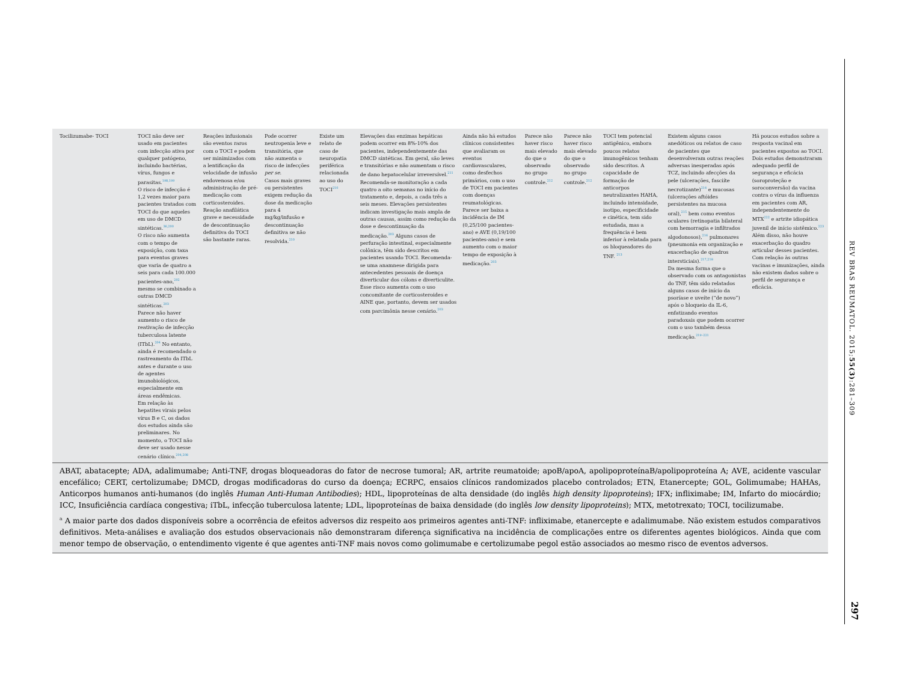| Tocilizumabe- TOCI | TOCI não deve ser usado em pacientes com infecção ativa por qualquer patógeno, incluindo bactérias, vírus, fungos e parasitas.<sup>198,199</sup> O risco de infecção é 1,2 vezes maior para pacientes tratados com TOCI do que aqueles em uso de DMCD sintéticas.<sup>36,200</sup> O risco não aumenta com o tempo de exposição, com taxa para eventos graves que varia de quatro a seis para cada 100.000 pacientes-ano,<sup>202</sup> mesmo se combinado a outras DMCD sintéticas.<sup>203</sup> Parece não haver aumento o risco de reativação de infecção tuberculosa latente (ITbL).<sup>204</sup> No entanto, ainda é recomendado o rastreamento da ITbL antes e durante o uso de agentes imunobiológicos, especialmente em áreas endêmicas. Em relação às hepatites virais pelos vírus B e C, os dados dos estudos ainda são preliminares. No momento, o TOCI não deve ser usado nesse cenário clínico.<sup>204,208</sup> | Reações infusionais são eventos raros com o TOCI e podem ser minimizados com a lentificação da velocidade de infusão endovenosa e/ou administração de pré-medicação com corticosteroides. Reação anafilática grave e necessidade de descontinuação definitiva do TOCI são bastante raras. | Pode ocorrer neutropenia leve e transitória, que não aumenta o risco de infecções per se . Casos mais graves ou persistentes exigem redução da dose da medicação para 4 mg/kg/infusão e descontinuação definitiva se não resolvida.<sup>210</sup> | Existe um relato de caso de neuropatia periférica relacionada ao uso do TOCI<sup>210</sup> | Elevações das enzimas hepáticas podem ocorrer em 8%-10% dos pacientes, independentemente das DMCD sintéticas. Em geral, são leves e transitórias e não aumentam o risco de dano hepatocelular irreversível.<sup>211</sup> Recomenda-se monitoração a cada quatro a oito semanas no início do tratamento e, depois, a cada três a seis meses. Elevações persistentes indicam investigação mais ampla de outras causas, assim como redução da dose e descontinuação da medicação.<sup>203</sup> Alguns casos de perfuração intestinal, especialmente colônica, têm sido descritos em pacientes usando TOCI. Recomenda-se uma anamnese dirigida para antecedentes pessoais de doença diverticular dos cólons e diverticulite. Esse risco aumenta com o uso concomitante de corticosteroides e AINE que, portanto, devem ser usados com parcimônia nesse cenário.<sup>203</sup> | Ainda não há estudos clínicos consistentes que avaliaram os eventos cardiovasculares, como desfechos primários, com o uso de TOCI em pacientes com doenças reumatológicas. Parece ser baixa a incidência de IM (0,25/100 pacientes-ano) e AVE (0,19/100 pacientes-ano) e sem aumento com o maior tempo de exposição à medicação.<sup>203</sup> | Parece não haver risco mais elevado do que o observado no grupo controle.<sup>212</sup> | Parece não haver risco mais elevado do que o observado no grupo controle.<sup>212</sup> | TOCI tem potencial antigênico, embora poucos relatos imunogênicos tenham sido descritos. A capacidade de formação de anticorpos neutralizantes HAHA, incluindo intensidade, isotipo, especificidade e cinética, tem sido estudada, mas a frequência é bem inferior à relatada para os bloqueadores do TNF. <sup>213</sup> | Existem alguns casos anedóticos ou relatos de caso de pacientes que desenvolveram outras reações adversas inesperadas após TCZ, incluindo afecções da pele (ulcerações, fasciíte necrotizante)<sup>214</sup> e mucosas (ulcerações aftóides persistentes na mucosa oral),<sup>215</sup> bem como eventos oculares (retinopatia bilateral com hemorragia e infiltrados algodonosos),<sup>216</sup> pulmonares (pneumonia em organização e exacerbação de quadros intersticiais).<sup>217,218</sup> Da mesma forma que o observado com os antagonistas do TNF, têm sido relatados alguns casos de início da psoríase e uveíte (“de novo”) após o bloqueio da IL-6, enfatizando eventos paradoxais que podem ocorrer com o uso também dessa medicação.<sup>219–221</sup> | Há poucos estudos sobre a resposta vacinal em pacientes expostos ao TOCI. Dois estudos demonstraram adequado perfil de segurança e eficácia (soroproteção e soroconversão) da vacina contra o vírus da influenza em pacientes com AR, independentemente do MTX<sup>222</sup> e artrite idiopática juvenil de início sistêmico.<sup>223</sup> Além disso, não houve exacerbação do quadro articular desses pacientes. Com relação às outras vacinas e imunizações, ainda não existem dados sobre o perfil de segurança e eficácia. |
ABAT, abatacepte; ADA, adalimumabe; Anti-TNF, drogas bloqueadoras do fator de necrose tumoral; AR, artrite reumatoide; apoB/apoA, apolipoproteínaB/apolipoproteína A; AVE, acidente vascular encefálico; CERT, certolizumabe; DMCD, drogas modificadoras do curso da doença; ECRPC, ensaios clínicos randomizados placebo controlados; ETN, Etanercepte; GOL, Golimumabe; HAHAs, Anticorpos humanos anti-humanos (do inglês Human Anti-Human Antibodies); HDL, lipoproteínas de alta densidade (do inglês high density lipoproteins); IFX; infliximabe; IM, Infarto do miocárdio; ICC, Insuficiência cardíaca congestiva; iTbL, infecção tuberculosa latente; LDL, lipoproteínas de baixa densidade (do inglês low density lipoproteins); MTX, metotrexato; TOCI, tocilizumabe.
<sup>a</sup> A maior parte dos dados disponíveis sobre a ocorrência de efeitos adversos diz respeito aos primeiros agentes anti-TNF: infliximabe, etanercepte e adalimumabe. Não existem estudos comparativos definitivos. Meta-análises e avaliação dos estudos observacionais não demonstraram diferença significativa na incidência de complicações entre os diferentes agentes biológicos. Ainda que com menor tempo de observação, o entendimento vigente é que agentes anti-TNF mais novos como golimumabe e certolizumabe pegol estão associados ao mesmo risco de eventos adversos.
REV BRAS REUMATOL. 2015;55(3):281–309
297